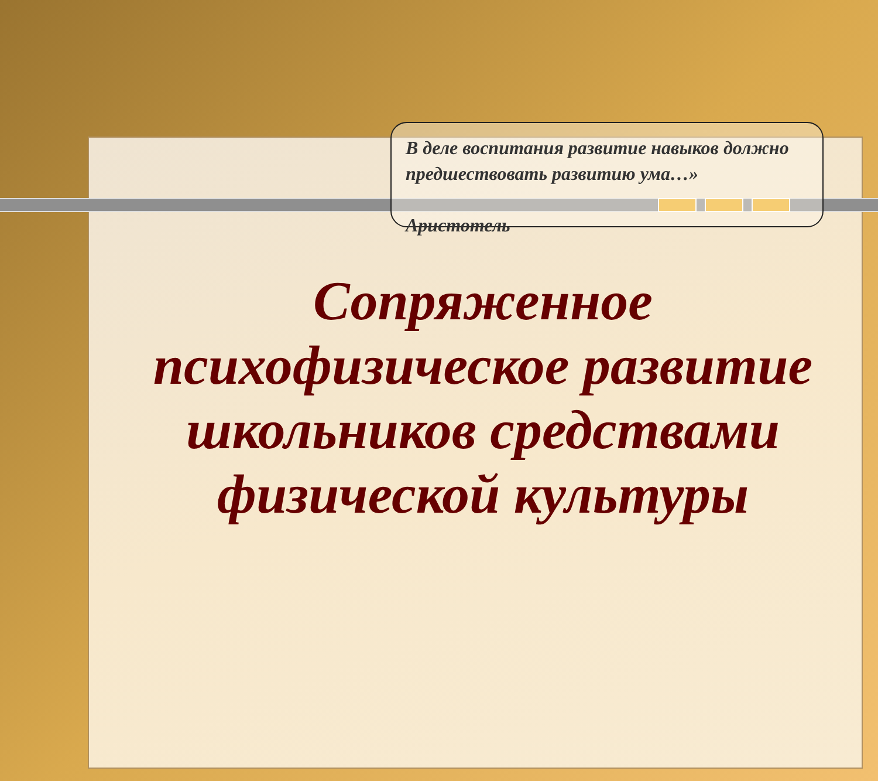В деле воспитания развитие навыков должно предшествовать развитию ума…»
Аристотель
Сопряженное психофизическое развитие школьников средствами физической культуры